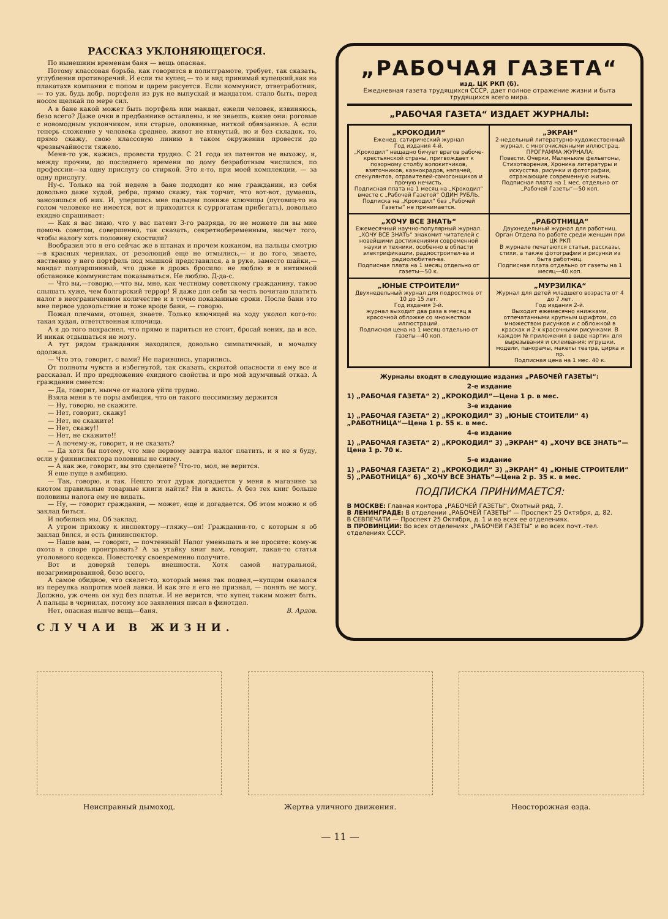РАССКАЗ УКЛОНЯЮЩЕГОСЯ.
По нынешним временам баня — вещь опасная.
Потому классовая борьба, как говорится в политграмоте, требует, так сказать, углубления противоречий. И если ты купец,— то и вид принимай купецкий,как на плакатахв компании с попом и царем рисуется. Если коммунист, ответработник, — то уж, будь добр, портфеля из рук не выпускай и мандатом, стало быть, перед носом щелкай по мере сил.
А в бане какой может быть портфель или мандат, ежели человек, извиняюсь, безо всего? Даже очки в предбаннике оставлены, и не знаешь, какие они: роговые с новомодным уклончиком, или старые, оловянные, ниткой обвязанные. А если теперь сложение у человека среднее, живот не втянутый, но и без складок, то, прямо скажу, свою классовую линию в таком окружении провести до чрезвычайности тяжело.
Меня-то уж, кажись, провести трудно. С 21 года из патентов не выхожу, и, между прочим, до последнего времени по дому безработным числился, по профессии—за одну прислугу со стиркой. Это я-то, при моей комплекции, — за одну прислугу.
Ну-с. Только на той неделе в бане подходит ко мне гражданин, из себя довольно даже худой, ребра, прямо скажу, так торчат, что вот-вот, думаешь, занозишься об них. И, упершись мне пальцем пониже ключицы (пуговиц-то на голом человеке не имеется, вот и приходится к суррогатам прибегать), довольно ехидно спрашивает:
— Как я вас знаю, что у вас патент 3-го разряда, то не можете ли вы мне помочь советом, совершенно, так сказать, секретнобеременным, насчет того, чтобы налогу хоть половину скостили?
Вообразил это я его сейчас же в штанах и прочем кожаном, на пальцы смотрю—в красных чернилах, от резолюций еще не отмылись,— и до того, знаете, явственно у него портфель под мышкой представился, а в руке, заместо шайки,—мандат полуаршинный, что даже в дрожь бросило: не люблю я в интимной обстановке коммунистам показываться. Не люблю. Д-да-с.
— Что вы,—говорю,—что вы, мне, как честному советскому гражданину, такое слышать хуже, чем болгарский террор! Я даже для себя за честь почитаю платить налог в неограниченном количестве и в точно показанные сроки. После бани это мне первое удовольствие и тоже вроде бани, — говорю.
Пожал плечами, отошел, знаете. Только ключицей на ходу уколол кого-то: такая худая, ответственная ключица.
А я до того покраснел, что прямо и париться не стоит, бросай веник, да и все. И никак отдышаться не могу.
А тут рядом гражданин находился, довольно симпатичный, и мочалку одолжал.
— Что это, говорит, с вами? Не парившись, упарились.
От полноты чувств и избегнутой, так сказать, скрытой опасности я ему все и рассказал. И про предложение ехидного свойства и про мой вдумчивый отказ. А гражданин смеется:
— Да, говорит, нынче от налога уйти трудно.
Взяла меня в те поры амбиция, что он такого пессимизму держится
— Ну, говорю, не скажите.
— Нет, говорит, скажу!
— Нет, не скажите!
— Нет, скажу!!
— Нет, не скажите!!
— А почему-ж, говорит, и не сказать?
— Да хотя бы потому, что мне первому завтра налог платить, и я не я буду, если у фининспектора половины не сниму.
— А как же, говорит, вы это сделаете? Что-то, мол, не верится.
Я еще пуще в амбицию.
— Так, говорю, и так. Нешто этот дурак догадается у меня в магазине за киотом правильные товарные книги найти? Ни в жисть. А без тех книг больше половины налога ему не видать.
— Ну, — говорит гражданин, — может, еще и догадается. Об этом можно и об заклад биться.
И побились мы. Об заклад.
А утром прихожу к инспектору—гляжу—он! Гражданин-то, с которым я об заклад бился, и есть фининспектор.
— Наше вам, — говорит, — почтенный! Налог уменьшать и не просите: кому-ж охота в споре проигрывать? А за утайку книг вам, говорит, такая-то статья уголовного кодекса. Повесточку своевременно получите.
Вот и доверяй теперь внешности. Хотя самой натуральной, незагримированной, безо всего.
А самое обидное, что скелет-то, который меня так подвел,—купцом оказался из переулка напротив моей лавки. И как это я его не признал, — понять не могу. Должно, уж очень он худ без платья. И не верится, что купец таким может быть. А пальцы в чернилах, потому все заявления писал в финотдел.
Нет, опасная нынче вещь—баня. В. Ардов.
СЛУЧАИ В ЖИЗНИ.
„РАБОЧАЯ ГАЗЕТА“
изд. ЦК РКП (б).
Ежедневная газета трудящихся СССР, дает полное отражение жизни и быта трудящихся всего мира.
„РАБОЧАЯ ГАЗЕТА“ ИЗДАЕТ ЖУРНАЛЫ:
„КРОКОДИЛ“Еженед. сатирический журнал
Год издания 4-й.
„Крокодил“ нещадно бичует врагов рабоче-крестьянской страны, пригвождает к позорному столбу волокитчиков, взяточников, казнокрадов, нэпачей, спекулянтов, отравителей-самогонщиков и прочую нечисть.
Подписная плата на 1 месяц на „Крокодил“ вместе с „Рабочей Газетой“ ОДИН РУБЛЬ.
Подписка на „Крокодил“ без „Рабочей Газеты“ не принимается.
„ЭКРАН“2-недельный литературно-художественный журнал, с многочисленными иллюстрац.
ПРОГРАММА ЖУРНАЛА:
Повести. Очерки, Маленькие фельетоны, Стихотворения, Хроника литературы и искусства, рисунки и фотографии, отражающие современную жизнь.
Подписная плата на 1 мес. отдельно от „Рабочей Газеты“—50 коп.
„ХОЧУ ВСЕ ЗНАТЬ“Ежемесячный научно-популярный журнал.
„ХОЧУ ВСЕ ЗНАТЬ“ знакомит читателей с новейшими достижениями современной науки и техники, особенно в области электрификации, радиостроител-ва и радиолюбител-ва.
Подписная плата на 1 месяц отдельно от газеты—50 к.
„РАБОТНИЦА“Двухнедельный журнал для работниц.
Орган Отдела по работе среди женщин при ЦК РКП
В журнале печатаются статьи, рассказы, стихи, а также фотографии и рисунки из быта работниц.
Подписная плата отдельно от газеты на 1 месяц—40 коп.
„ЮНЫЕ СТРОИТЕЛИ“Двухнедельный журнал для подростков от 10 до 15 лет.
Год издания 3-й.
журнал выходит два раза в месяц в красочной обложке со множеством иллюстраций.
Подписная цена на 1 месяц отдельно от газеты—40 коп.
„МУРЗИЛКА“Журнал для детей младшего возраста от 4 до 7 лет.
Год издания 2-й.
Выходит ежемесячно книжками, отпечатанными крупным шрифтом, со множеством рисунков и с обложкой в красках и 2-х красочными рисунками. В каждом № приложения в виде картин для вырезывания и склеивания: игрушки, модели, панорамы, макеты театра, цирка и пр.
Подписная цена на 1 мес. 40 к.
Журналы входят в следующие издания „РАБОЧЕЙ ГАЗЕТЫ“:
2-е издание
1) „РАБОЧАЯ ГАЗЕТА“ 2) „КРОКОДИЛ“—Цена 1 р. в мес.
3-е издание
1) „РАБОЧАЯ ГАЗЕТА“ 2) „КРОКОДИЛ“ 3) „ЮНЫЕ СТОИТЕЛИ“ 4) „РАБОТНИЦА“—Цена 1 р. 55 к. в мес.
4-е издание
1) „РАБОЧАЯ ГАЗЕТА“ 2) „КРОКОДИЛ“ 3) „ЭКРАН“ 4) „ХОЧУ ВСЕ ЗНАТЬ“—Цена 1 р. 70 к.
5-е издание
1) „РАБОЧАЯ ГАЗЕТА“ 2) „КРОКОДИЛ“ 3) „ЭКРАН“ 4) „ЮНЫЕ СТРОИТЕЛИ“ 5) „РАБОТНИЦА“ 6) „ХОЧУ ВСЕ ЗНАТЬ“—Цена 2 р. 35 к. в мес.
ПОДПИСКА ПРИНИМАЕТСЯ:
В МОСКВЕ: Главная контора „РАБОЧЕЙ ГАЗЕТЫ“, Охотный ряд, 7.
В ЛЕНИНГРАДЕ: В отделении „РАБОЧЕЙ ГАЗЕТЫ“ — Проспект 25 Октября, д. 82.
В СЕВПЕЧАТИ — Проспект 25 Октября, д. 1 и во всех ее отделениях.
В ПРОВИНЦИИ: Во всех отделениях „РАБОЧЕЙ ГАЗЕТЫ“ и во всех почт.-тел. отделениях СССР.
Неисправный дымоход. Жертва уличного движения. Неосторожная езда.
— 11 —